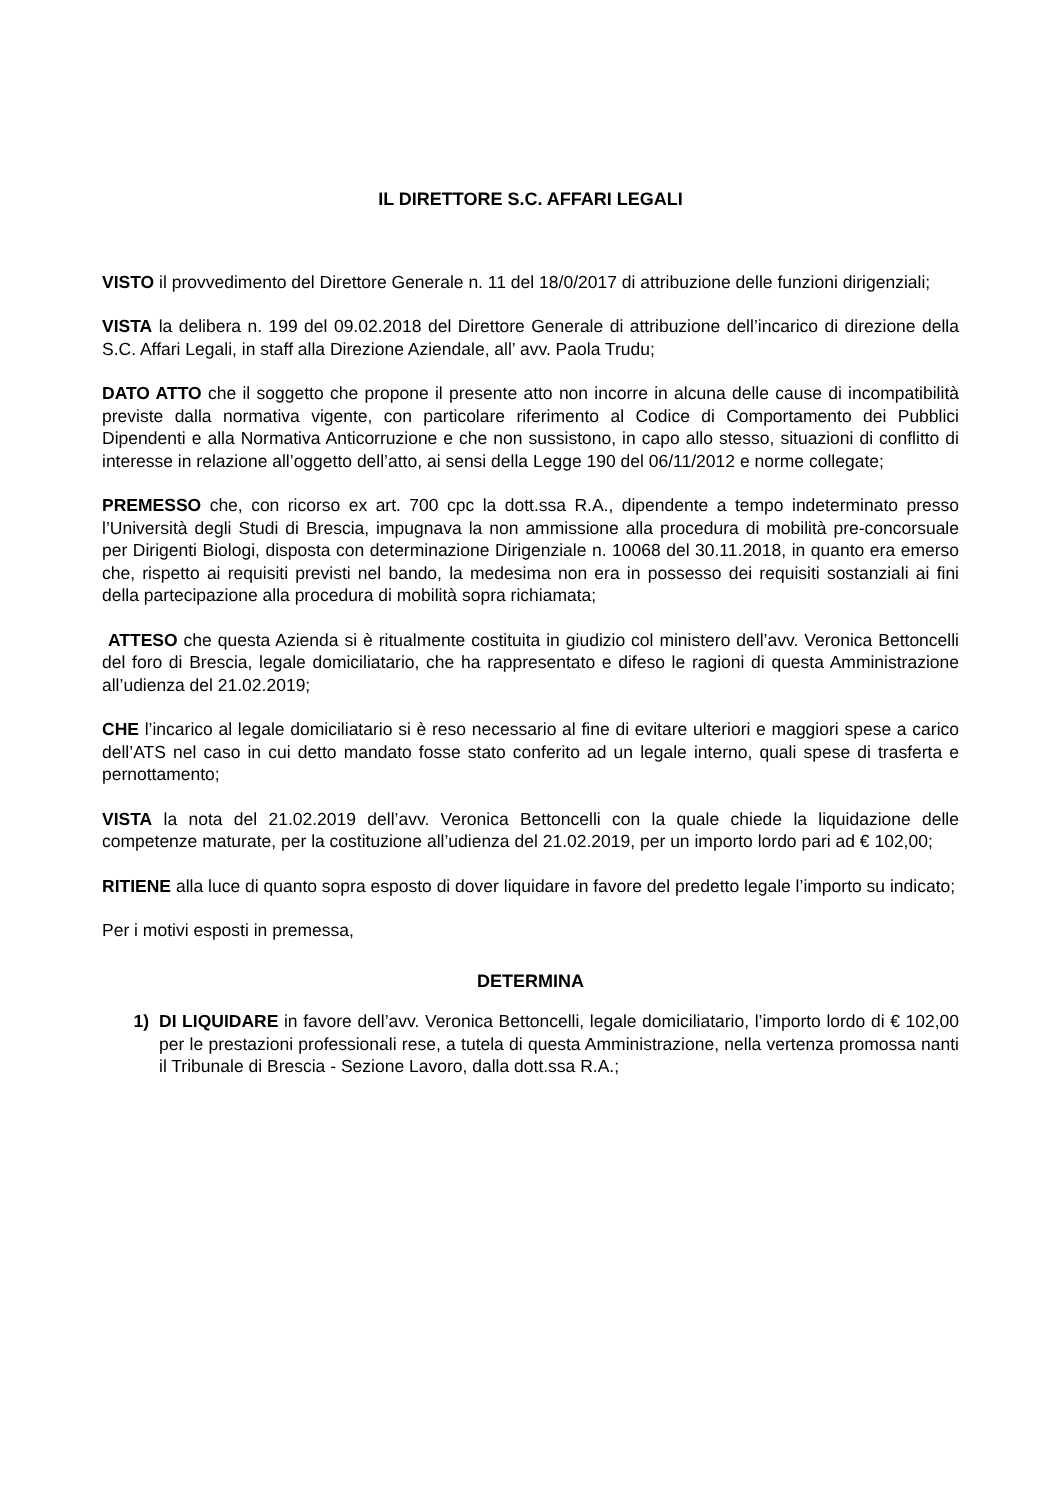IL DIRETTORE S.C. AFFARI LEGALI
VISTO il provvedimento del Direttore Generale n. 11 del 18/0/2017 di attribuzione delle funzioni dirigenziali;
VISTA la delibera n. 199 del 09.02.2018 del Direttore Generale di attribuzione dell’incarico di direzione della S.C. Affari Legali, in staff alla Direzione Aziendale, all’ avv. Paola Trudu;
DATO ATTO che il soggetto che propone il presente atto non incorre in alcuna delle cause di incompatibilità previste dalla normativa vigente, con particolare riferimento al Codice di Comportamento dei Pubblici Dipendenti e alla Normativa Anticorruzione e che non sussistono, in capo allo stesso, situazioni di conflitto di interesse in relazione all’oggetto dell’atto, ai sensi della Legge 190 del 06/11/2012 e norme collegate;
PREMESSO che, con ricorso ex art. 700 cpc la dott.ssa R.A., dipendente a tempo indeterminato presso l’Università degli Studi di Brescia, impugnava la non ammissione alla procedura di mobilità pre-concorsuale per Dirigenti Biologi, disposta con determinazione Dirigenziale n. 10068 del 30.11.2018, in quanto era emerso che, rispetto ai requisiti previsti nel bando, la medesima non era in possesso dei requisiti sostanziali ai fini della partecipazione alla procedura di mobilità sopra richiamata;
ATTESO che questa Azienda si è ritualmente costituita in giudizio col ministero dell’avv. Veronica Bettoncelli del foro di Brescia, legale domiciliatario, che ha rappresentato e difeso le ragioni di questa Amministrazione all’udienza del 21.02.2019;
CHE l’incarico al legale domiciliatario si è reso necessario al fine di evitare ulteriori e maggiori spese a carico dell’ATS nel caso in cui detto mandato fosse stato conferito ad un legale interno, quali spese di trasferta e pernottamento;
VISTA la nota del 21.02.2019 dell’avv. Veronica Bettoncelli con la quale chiede la liquidazione delle competenze maturate, per la costituzione all’udienza del 21.02.2019, per un importo lordo pari ad € 102,00;
RITIENE alla luce di quanto sopra esposto di dover liquidare in favore del predetto legale l’importo su indicato;
Per i motivi esposti in premessa,
DETERMINA
1) DI LIQUIDARE in favore dell’avv. Veronica Bettoncelli, legale domiciliatario, l’importo lordo di € 102,00 per le prestazioni professionali rese, a tutela di questa Amministrazione, nella vertenza promossa nanti il Tribunale di Brescia - Sezione Lavoro, dalla dott.ssa R.A.;